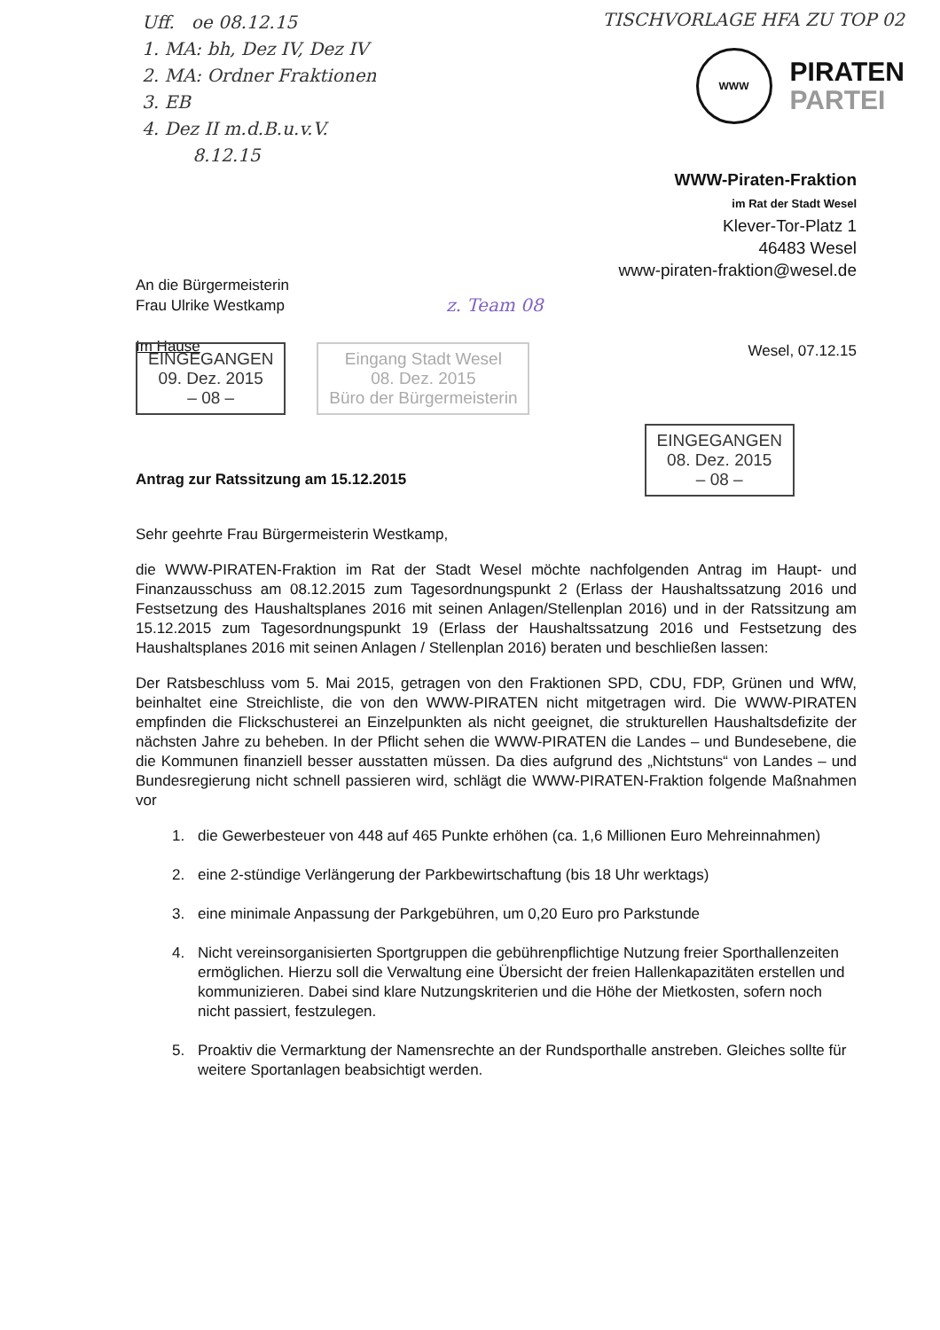Uff. oe 08.12.15
1. MA: bh, Dez IV, Dez IV
2. MA: Ordner Fraktionen
3. EB
4. Dez II m.d.B.u.v.V.
8.12.15
TISCHVORLAGE HFA ZU TOP 02
WWW
PIRATEN
PARTEI
WWW-Piraten-Fraktion
im Rat der Stadt Wesel
Klever-Tor-Platz 1
46483 Wesel
www-piraten-fraktion@wesel.de
An die Bürgermeisterin
Frau Ulrike Westkamp
Im Hause
z. Team 08
EINGEGANGEN
09. Dez. 2015
– 08 – Eingang Stadt Wesel
08. Dez. 2015
Büro der Bürgermeisterin Wesel, 07.12.15
EINGEGANGEN
08. Dez. 2015
– 08 –
Antrag zur Ratssitzung am 15.12.2015
Sehr geehrte Frau Bürgermeisterin Westkamp,
die WWW-PIRATEN-Fraktion im Rat der Stadt Wesel möchte nachfolgenden Antrag im Haupt- und Finanzausschuss am 08.12.2015 zum Tagesordnungspunkt 2 (Erlass der Haushaltssatzung 2016 und Festsetzung des Haushaltsplanes 2016 mit seinen Anlagen/Stellenplan 2016) und in der Ratssitzung am 15.12.2015 zum Tagesordnungspunkt 19 (Erlass der Haushaltssatzung 2016 und Festsetzung des Haushaltsplanes 2016 mit seinen Anlagen / Stellenplan 2016) beraten und beschließen lassen:
Der Ratsbeschluss vom 5. Mai 2015, getragen von den Fraktionen SPD, CDU, FDP, Grünen und WfW, beinhaltet eine Streichliste, die von den WWW-PIRATEN nicht mitgetragen wird. Die WWW-PIRATEN empfinden die Flickschusterei an Einzelpunkten als nicht geeignet, die strukturellen Haushaltsdefizite der nächsten Jahre zu beheben. In der Pflicht sehen die WWW-PIRATEN die Landes – und Bundesebene, die die Kommunen finanziell besser ausstatten müssen. Da dies aufgrund des „Nichtstuns“ von Landes – und Bundesregierung nicht schnell passieren wird, schlägt die WWW-PIRATEN-Fraktion folgende Maßnahmen vor
1. die Gewerbesteuer von 448 auf 465 Punkte erhöhen (ca. 1,6 Millionen Euro Mehreinnahmen)
2. eine 2-stündige Verlängerung der Parkbewirtschaftung (bis 18 Uhr werktags)
3. eine minimale Anpassung der Parkgebühren, um 0,20 Euro pro Parkstunde
4. Nicht vereinsorganisierten Sportgruppen die gebührenpflichtige Nutzung freier Sporthallenzeiten ermöglichen. Hierzu soll die Verwaltung eine Übersicht der freien Hallenkapazitäten erstellen und kommunizieren. Dabei sind klare Nutzungskriterien und die Höhe der Mietkosten, sofern noch nicht passiert, festzulegen.
5. Proaktiv die Vermarktung der Namensrechte an der Rundsporthalle anstreben. Gleiches sollte für weitere Sportanlagen beabsichtigt werden.